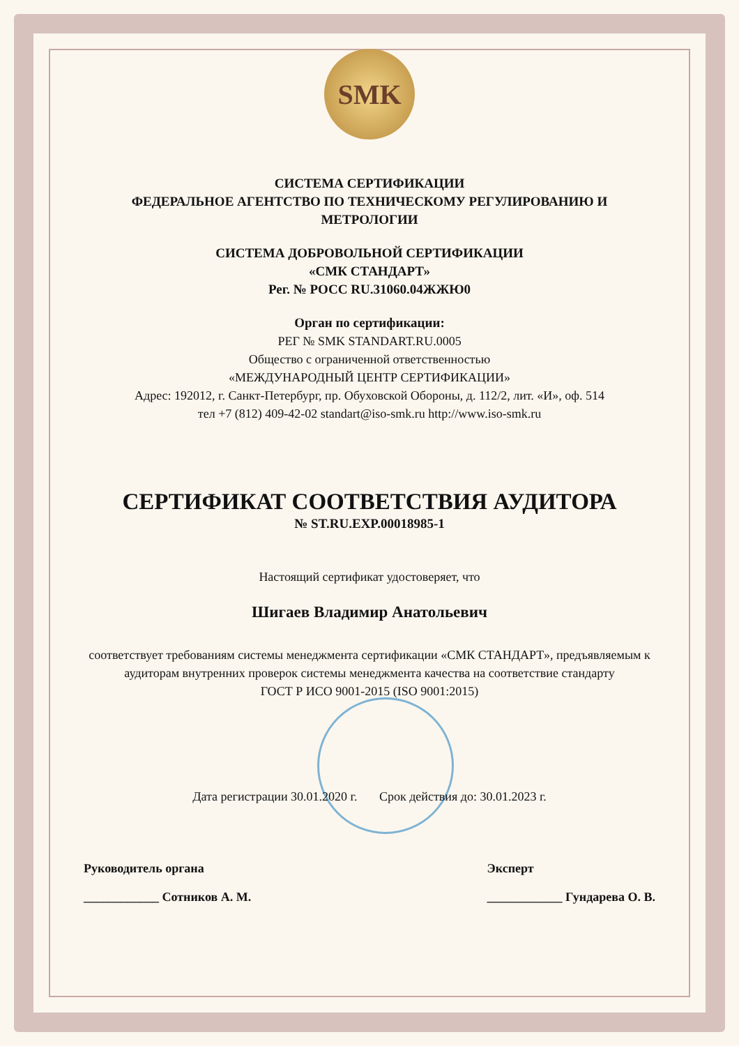SMK
СИСТЕМА СЕРТИФИКАЦИИ
ФЕДЕРАЛЬНОЕ АГЕНТСТВО ПО ТЕХНИЧЕСКОМУ РЕГУЛИРОВАНИЮ И МЕТРОЛОГИИ
СИСТЕМА ДОБРОВОЛЬНОЙ СЕРТИФИКАЦИИ
«СМК СТАНДАРТ»
Рег. № РОСС RU.31060.04ЖЖЮ0
Орган по сертификации:
РЕГ № SMK STANDART.RU.0005
Общество с ограниченной ответственностью
«МЕЖДУНАРОДНЫЙ ЦЕНТР СЕРТИФИКАЦИИ»
Адрес: 192012, г. Санкт-Петербург, пр. Обуховской Обороны, д. 112/2, лит. «И», оф. 514
тел +7 (812) 409-42-02 standart@iso-smk.ru http://www.iso-smk.ru
СЕРТИФИКАТ СООТВЕТСТВИЯ АУДИТОРА
№ ST.RU.EXP.00018985-1
Настоящий сертификат удостоверяет, что
Шигаев Владимир Анатольевич
соответствует требованиям системы менеджмента сертификации «СМК СТАНДАРТ», предъявляемым к аудиторам внутренних проверок системы менеджмента качества на соответствие стандарту
ГОСТ Р ИСО 9001-2015 (ISO 9001:2015)
Дата регистрации 30.01.2020 г. Срок действия до: 30.01.2023 г.
Руководитель органа
____________ Сотников А. М.
Эксперт
____________ Гундарева О. В.